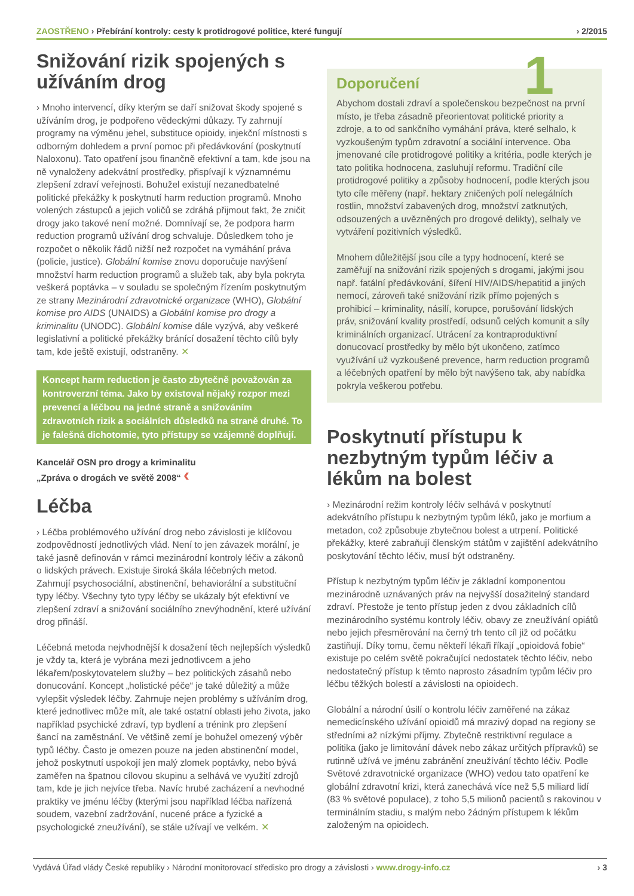ZAOSTŘENO › Přebírání kontroly: cesty k protidrogové politice, které fungují › 2/2015
Snižování rizik spojených s užíváním drog
› Mnoho intervencí, díky kterým se daří snižovat škody spojené s užíváním drog, je podpořeno vědeckými důkazy. Ty zahrnují programy na výměnu jehel, substituce opioidy, injekční místnosti s odborným dohledem a první pomoc při předávkování (poskytnutí Naloxonu). Tato opatření jsou finančně efektivní a tam, kde jsou na ně vynaloženy adekvátní prostředky, přispívají k významnému zlepšení zdraví veřejnosti. Bohužel existují nezanedbatelné politické překážky k poskytnutí harm reduction programů. Mnoho volených zástupců a jejich voličů se zdráhá přijmout fakt, že zničit drogy jako takové není možné. Domnívají se, že podpora harm reduction programů užívání drog schvaluje. Důsledkem toho je rozpočet o několik řádů nižší než rozpočet na vymáhání práva (policie, justice). Globální komise znovu doporučuje navýšení množství harm reduction programů a služeb tak, aby byla pokryta veškerá poptávka – v souladu se společným řízením poskytnutým ze strany Mezinárodní zdravotnické organizace (WHO), Globální komise pro AIDS (UNAIDS) a Globální komise pro drogy a kriminalitu (UNODC). Globální komise dále vyzývá, aby veškeré legislativní a politické překážky bránící dosažení těchto cílů byly tam, kde ještě existují, odstraněny. ✕
Koncept harm reduction je často zbytečně považován za kontroverzní téma. Jako by existoval nějaký rozpor mezi prevencí a léčbou na jedné straně a snižováním zdravotních rizik a sociálních důsledků na straně druhé. To je falešná dichotomie, tyto přístupy se vzájemně doplňují.
Kancelář OSN pro drogy a kriminalitu
„Zpráva o drogách ve světě 2008“ ‹
Léčba
› Léčba problémového užívání drog nebo závislosti je klíčovou zodpovědností jednotlivých vlád. Není to jen závazek morální, je také jasně definován v rámci mezinárodní kontroly léčiv a zákonů o lidských právech. Existuje široká škála léčebných metod. Zahrnují psychosociální, abstinenční, behaviorální a substituční typy léčby. Všechny tyto typy léčby se ukázaly být efektivní ve zlepšení zdraví a snižování sociálního znevýhodnění, které užívání drog přináší.
Léčebná metoda nejvhodnější k dosažení těch nejlepších výsledků je vždy ta, která je vybrána mezi jednotlivcem a jeho lékařem/poskytovatelem služby – bez politických zásahů nebo donucování. Koncept „holistické péče“ je také důležitý a může vylepšit výsledek léčby. Zahrnuje nejen problémy s užíváním drog, které jednotlivec může mít, ale také ostatní oblasti jeho života, jako například psychické zdraví, typ bydlení a trénink pro zlepšení šancí na zaměstnání. Ve většině zemí je bohužel omezený výběr typů léčby. Často je omezen pouze na jeden abstinenční model, jehož poskytnutí uspokojí jen malý zlomek poptávky, nebo bývá zaměřen na špatnou cílovou skupinu a selhává ve využití zdrojů tam, kde je jich nejvíce třeba. Navíc hrubé zacházení a nevhodné praktiky ve jménu léčby (kterými jsou například léčba nařízená soudem, vazební zadržování, nucené práce a fyzické a psychologické zneužívání), se stále užívají ve velkém. ✕
1
Doporučení
Abychom dostali zdraví a společenskou bezpečnost na první místo, je třeba zásadně přeorientovat politické priority a zdroje, a to od sankčního vymáhání práva, které selhalo, k vyzkoušeným typům zdravotní a sociální intervence. Oba jmenované cíle protidrogové politiky a kritéria, podle kterých je tato politika hodnocena, zasluhují reformu. Tradiční cíle protidrogové politiky a způsoby hodnocení, podle kterých jsou tyto cíle měřeny (např. hektary zničených polí nelegálních rostlin, množství zabavených drog, množství zatknutých, odsouzených a uvězněných pro drogové delikty), selhaly ve vytváření pozitivních výsledků.
Mnohem důležitější jsou cíle a typy hodnocení, které se zaměřují na snižování rizik spojených s drogami, jakými jsou např. fatální předávkování, šíření HIV/AIDS/hepatitid a jiných nemocí, zároveň také snižování rizik přímo pojených s prohibicí – kriminality, násilí, korupce, porušování lidských práv, snižování kvality prostředí, odsunů celých komunit a síly kriminálních organizací. Utrácení za kontraproduktivní donucovací prostředky by mělo být ukončeno, zatímco využívání už vyzkoušené prevence, harm reduction programů a léčebných opatření by mělo být navýšeno tak, aby nabídka pokryla veškerou potřebu.
Poskytnutí přístupu k nezbytným typům léčiv a lékům na bolest
› Mezinárodní režim kontroly léčiv selhává v poskytnutí adekvátního přístupu k nezbytným typům léků, jako je morfium a metadon, což způsobuje zbytečnou bolest a utrpení. Politické překážky, které zabraňují členským státům v zajištění adekvátního poskytování těchto léčiv, musí být odstraněny.
Přístup k nezbytným typům léčiv je základní komponentou mezinárodně uznávaných práv na nejvyšší dosažitelný standard zdraví. Přestože je tento přístup jeden z dvou základních cílů mezinárodního systému kontroly léčiv, obavy ze zneužívání opiátů nebo jejich přesměrování na černý trh tento cíl již od počátku zastiňují. Díky tomu, čemu někteří lékaři říkají „opioidová fobie“ existuje po celém světě pokračující nedostatek těchto léčiv, nebo nedostatečný přístup k těmto naprosto zásadním typům léčiv pro léčbu těžkých bolestí a závislosti na opioidech.
Globální a národní úsilí o kontrolu léčiv zaměřené na zákaz nemedicínského užívání opioidů má mrazivý dopad na regiony se středními až nízkými příjmy. Zbytečně restriktivní regulace a politika (jako je limitování dávek nebo zákaz určitých přípravků) se rutinně užívá ve jménu zabránění zneužívání těchto léčiv. Podle Světové zdravotnické organizace (WHO) vedou tato opatření ke globální zdravotní krizi, která zanechává více než 5,5 miliard lidí (83 % světové populace), z toho 5,5 milionů pacientů s rakovinou v terminálním stadiu, s malým nebo žádným přístupem k lékům založeným na opioidech.
Vydává Úřad vlády České republiky › Národní monitorovací středisko pro drogy a závislosti › www.drogy-info.cz › 3